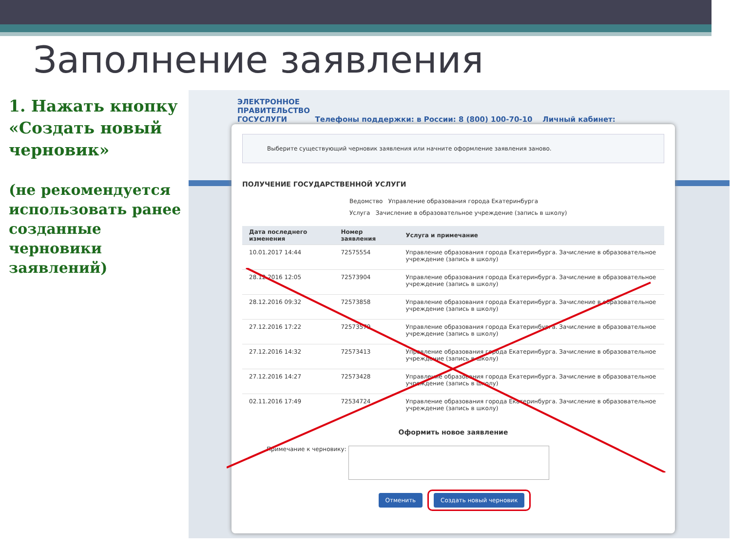Заполнение заявления
1. Нажать кнопку «Создать новый черновик»
(не рекомендуется использовать ранее созданные черновики заявлений)
ЭЛЕКТРОННОЕ
ПРАВИТЕЛЬСТВО
ГОСУСЛУГИ Телефоны поддержки: в России: 8 (800) 100-70-10 Личный кабинет:
Выберите существующий черновик заявления или начните оформление заявления заново.
ПОЛУЧЕНИЕ ГОСУДАРСТВЕННОЙ УСЛУГИ
Ведомство Управление образования города Екатеринбурга
Услуга Зачисление в образовательное учреждение (запись в школу)
| Дата последнего изменения | Номер заявления | Услуга и примечание |
| --- | --- | --- |
| 10.01.2017 14:44 | 72575554 | Управление образования города Екатеринбурга. Зачисление в образовательное учреждение (запись в школу) |
| 28.12.2016 12:05 | 72573904 | Управление образования города Екатеринбурга. Зачисление в образовательное учреждение (запись в школу) |
| 28.12.2016 09:32 | 72573858 | Управление образования города Екатеринбурга. Зачисление в образовательное учреждение (запись в школу) |
| 27.12.2016 17:22 | 72573579 | Управление образования города Екатеринбурга. Зачисление в образовательное учреждение (запись в школу) |
| 27.12.2016 14:32 | 72573413 | Управление образования города Екатеринбурга. Зачисление в образовательное учреждение (запись в школу) |
| 27.12.2016 14:27 | 72573428 | Управление образования города Екатеринбурга. Зачисление в образовательное учреждение (запись в школу) |
| 02.11.2016 17:49 | 72534724 | Управление образования города Екатеринбурга. Зачисление в образовательное учреждение (запись в школу) |
Оформить новое заявление
Примечание к черновику:
Отменить Создать новый черновик